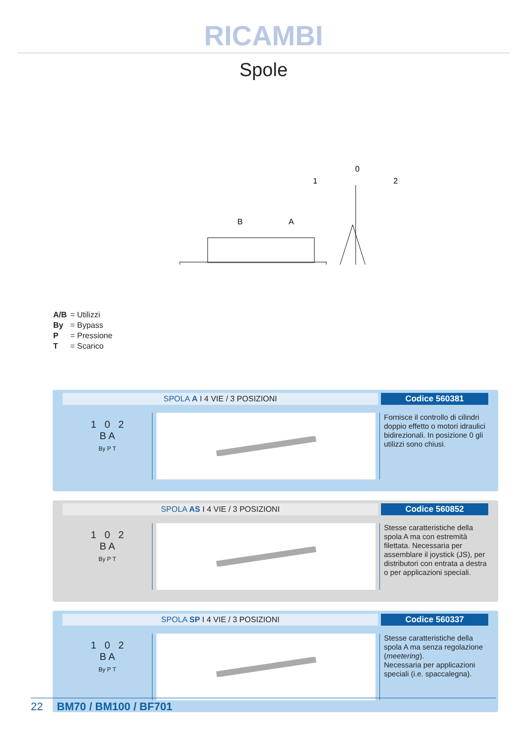RICAMBI
Spole
0
1
2
B
A
A/B = Utilizzi
By = Bypass
P = Pressione
T = Scarico
SPOLA A I 4 VIE / 3 POSIZIONI Codice 560381
1 0 2
B A
By P T
Fornisce il controllo di cilindri doppio effetto o motori idraulici bidirezionali. In posizione 0 gli utilizzi sono chiusi.
SPOLA AS I 4 VIE / 3 POSIZIONI Codice 560852
1 0 2
B A
By P T
Stesse caratteristiche della spola A ma con estremità filettata. Necessaria per assemblare il joystick (JS), per distributori con entrata a destra o per applicazioni speciali.
SPOLA SP I 4 VIE / 3 POSIZIONI Codice 560337
1 0 2
B A
By P T
Stesse caratteristiche della spola A ma senza regolazione (meetering).
Necessaria per applicazioni speciali (i.e. spaccalegna).
22 BM70 / BM100 / BF701